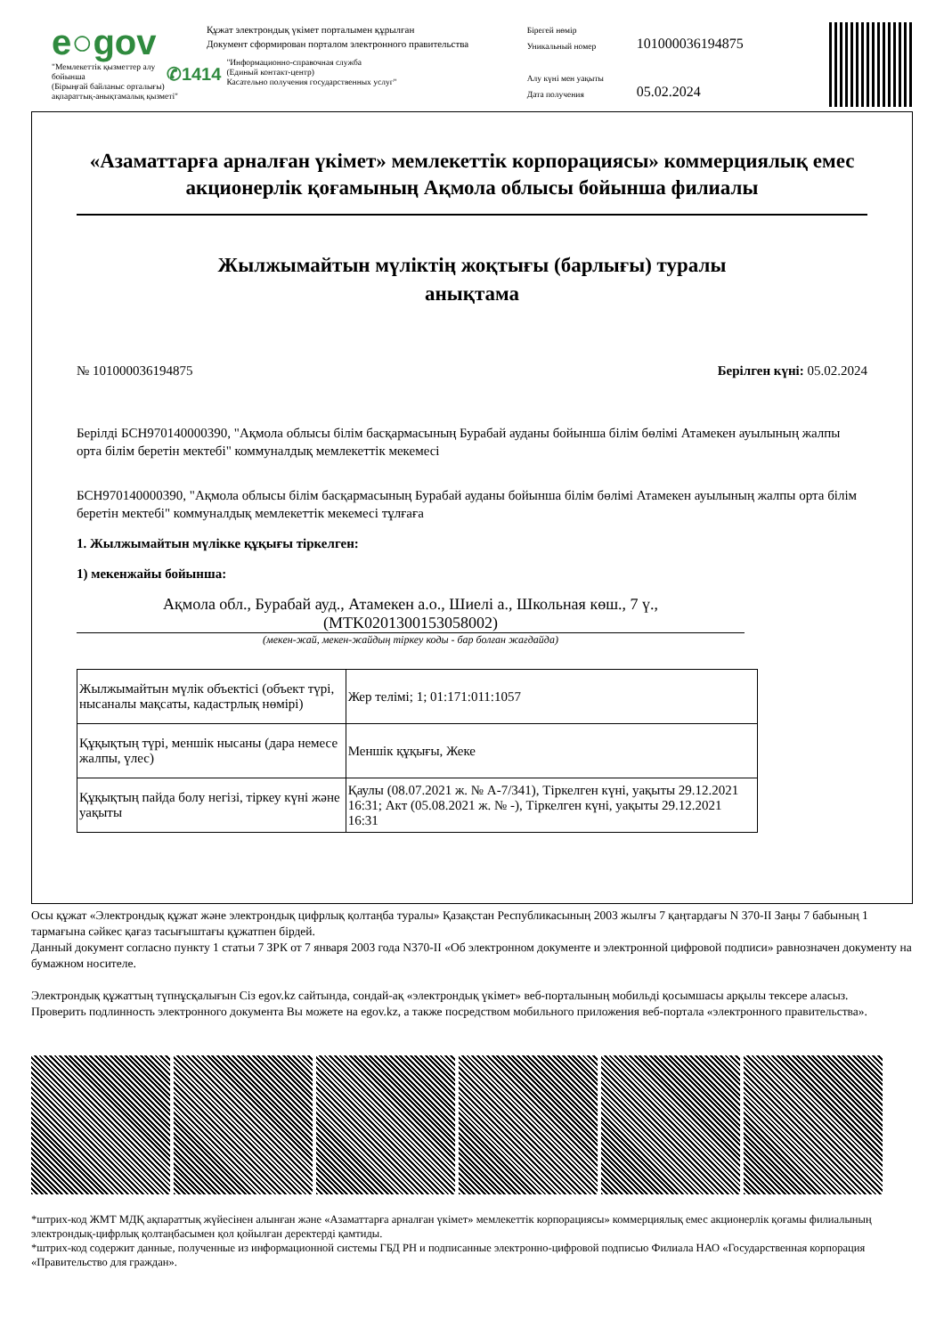e○gov
"Мемлекеттік қызметтер алу бойынша
(Бірыңғай байланыс орталығы)
ақпараттық-анықтамалық қызметі"
Құжат электрондық үкімет порталымен құрылған
Документ сформирован порталом электронного правительства
✆1414 "Информационно-справочная служба
(Единый контакт-центр)
Касательно получения государственных услуг"
Бірегей нөмір
Уникальный номер
Алу күні мен уақыты
Дата получения
101000036194875
05.02.2024
«Азаматтарға арналған үкімет» мемлекеттік корпорациясы» коммерциялық емес акционерлік қоғамының Ақмола облысы бойынша филиалы
Жылжымайтын мүліктің жоқтығы (барлығы) туралы
анықтама
№ 101000036194875 Берілген күні: 05.02.2024
Берілді БСН970140000390, "Ақмола облысы білім басқармасының Бурабай ауданы бойынша білім бөлімі Атамекен ауылының жалпы орта білім беретін мектебі" коммуналдық мемлекеттік мекемесі
БСН970140000390, "Ақмола облысы білім басқармасының Бурабай ауданы бойынша білім бөлімі Атамекен ауылының жалпы орта білім беретін мектебі" коммуналдық мемлекеттік мекемесі тұлғаға
1. Жылжымайтын мүлікке құқығы тіркелген:
1) мекенжайы бойынша:
Ақмола обл., Бурабай ауд., Атамекен а.о., Шиелі а., Школьная көш., 7 ү., (MTK0201300153058002)
(мекен-жай, мекен-жайдың тіркеу коды - бар болған жағдайда)
| Жылжымайтын мүлік объектісі (объект түрі, нысаналы мақсаты, кадастрлық нөмірі) | Жер телімі; 1; 01:171:011:1057 |
| Құқықтың түрі, меншік нысаны (дара немесе жалпы, үлес) | Меншік құқығы, Жеке |
| Құқықтың пайда болу негізі, тіркеу күні және уақыты | Қаулы (08.07.2021 ж. № А-7/341), Тіркелген күні, уақыты 29.12.2021 16:31; Акт (05.08.2021 ж. № -), Тіркелген күні, уақыты 29.12.2021 16:31 |
Осы құжат «Электрондық құжат және электрондық цифрлық қолтаңба туралы» Қазақстан Республикасының 2003 жылғы 7 қаңтардағы N 370-II Заңы 7 бабының 1 тармағына сәйкес қағаз тасығыштағы құжатпен бірдей.
Данный документ согласно пункту 1 статьи 7 ЗРК от 7 января 2003 года N370-II «Об электронном документе и электронной цифровой подписи» равнозначен документу на бумажном носителе.
Электрондық құжаттың түпнұсқалығын Сіз egov.kz сайтында, сондай-ақ «электрондық үкімет» веб-порталының мобильді қосымшасы арқылы тексере аласыз.
Проверить подлинность электронного документа Вы можете на egov.kz, а также посредством мобильного приложения веб-портала «электронного правительства».
*штрих-код ЖМТ МДҚ ақпараттық жүйесінен алынған және «Азаматтарға арналған үкімет» мемлекеттік корпорациясы» коммерциялық емес акционерлік қоғамы филиалының электрондық-цифрлық қолтаңбасымен қол қойылған деректерді қамтиды.
*штрих-код содержит данные, полученные из информационной системы ГБД РН и подписанные электронно-цифровой подписью Филиала НАО «Государственная корпорация «Правительство для граждан».